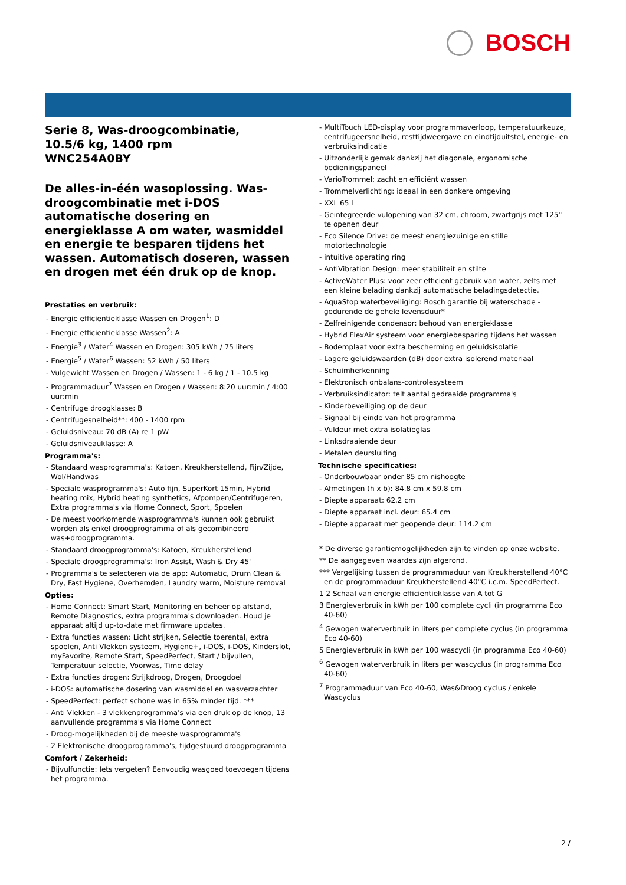BOSCH
Serie 8, Was-droogcombinatie,
10.5/6 kg, 1400 rpm
WNC254A0BY
De alles-in-één wasoplossing. Was-droogcombinatie met i-DOS automatische dosering en energieklasse A om water, wasmiddel en energie te besparen tijdens het wassen. Automatisch doseren, wassen en drogen met één druk op de knop.
Prestaties en verbruik:
- Energie efficiëntieklasse Wassen en Drogen<sup>1</sup>: D
- Energie efficiëntieklasse Wassen<sup>2</sup>: A
- Energie<sup>3</sup> / Water<sup>4</sup> Wassen en Drogen: 305 kWh / 75 liters
- Energie<sup>5</sup> / Water<sup>6</sup> Wassen: 52 kWh / 50 liters
- Vulgewicht Wassen en Drogen / Wassen: 1 - 6 kg / 1 - 10.5 kg
- Programmaduur<sup>7</sup> Wassen en Drogen / Wassen: 8:20 uur:min / 4:00 uur:min
- Centrifuge droogklasse: B
- Centrifugesnelheid**: 400 - 1400 rpm
- Geluidsniveau: 70 dB (A) re 1 pW
- Geluidsniveauklasse: A
Programma's:
- Standaard wasprogramma's: Katoen, Kreukherstellend, Fijn/Zijde, Wol/Handwas
- Speciale wasprogramma's: Auto fijn, SuperKort 15min, Hybrid heating mix, Hybrid heating synthetics, Afpompen/Centrifugeren, Extra programma's via Home Connect, Sport, Spoelen
- De meest voorkomende wasprogramma's kunnen ook gebruikt worden als enkel droogprogramma of als gecombineerd was+droogprogramma.
- Standaard droogprogramma's: Katoen, Kreukherstellend
- Speciale droogprogramma's: Iron Assist, Wash & Dry 45'
- Programma's te selecteren via de app: Automatic, Drum Clean & Dry, Fast Hygiene, Overhemden, Laundry warm, Moisture removal
Opties:
- Home Connect: Smart Start, Monitoring en beheer op afstand, Remote Diagnostics, extra programma's downloaden. Houd je apparaat altijd up-to-date met firmware updates.
- Extra functies wassen: Licht strijken, Selectie toerental, extra spoelen, Anti Vlekken systeem, Hygiëne+, i-DOS, i-DOS, Kinderslot, myFavorite, Remote Start, SpeedPerfect, Start / bijvullen, Temperatuur selectie, Voorwas, Time delay
- Extra functies drogen: Strijkdroog, Drogen, Droogdoel
- i-DOS: automatische dosering van wasmiddel en wasverzachter
- SpeedPerfect: perfect schone was in 65% minder tijd. ***
- Anti Vlekken - 3 vlekkenprogramma's via een druk op de knop, 13 aanvullende programma's via Home Connect
- Droog-mogelijkheden bij de meeste wasprogramma's
- 2 Elektronische droogprogramma's, tijdgestuurd droogprogramma
Comfort / Zekerheid:
- Bijvulfunctie: Iets vergeten? Eenvoudig wasgoed toevoegen tijdens het programma.
- MultiTouch LED-display voor programmaverloop, temperatuurkeuze, centrifugeersnelheid, resttijdweergave en eindtijduitstel, energie- en verbruiksindicatie
- Uitzonderlijk gemak dankzij het diagonale, ergonomische bedieningspaneel
- VarioTrommel: zacht en efficiënt wassen
- Trommelverlichting: ideaal in een donkere omgeving
- XXL 65 l
- Geïntegreerde vulopening van 32 cm, chroom, zwartgrijs met 125° te openen deur
- Eco Silence Drive: de meest energiezuinige en stille motortechnologie
- intuitive operating ring
- AntiVibration Design: meer stabiliteit en stilte
- ActiveWater Plus: voor zeer efficiënt gebruik van water, zelfs met een kleine belading dankzij automatische beladingsdetectie.
- AquaStop waterbeveiliging: Bosch garantie bij waterschade - gedurende de gehele levensduur*
- Zelfreinigende condensor: behoud van energieklasse
- Hybrid FlexAir systeem voor energiebesparing tijdens het wassen
- Bodemplaat voor extra bescherming en geluidsisolatie
- Lagere geluidswaarden (dB) door extra isolerend materiaal
- Schuimherkenning
- Elektronisch onbalans-controlesysteem
- Verbruiksindicator: telt aantal gedraaide programma's
- Kinderbeveiliging op de deur
- Signaal bij einde van het programma
- Vuldeur met extra isolatieglas
- Linksdraaiende deur
- Metalen deursluiting
Technische specificaties:
- Onderbouwbaar onder 85 cm nishoogte
- Afmetingen (h x b): 84.8 cm x 59.8 cm
- Diepte apparaat: 62.2 cm
- Diepte apparaat incl. deur: 65.4 cm
- Diepte apparaat met geopende deur: 114.2 cm
* De diverse garantiemogelijkheden zijn te vinden op onze website.
** De aangegeven waardes zijn afgerond.
*** Vergelijking tussen de programmaduur van Kreukherstellend 40°C en de programmaduur Kreukherstellend 40°C i.c.m. SpeedPerfect.
1 2 Schaal van energie efficiëntieklasse van A tot G
3 Energieverbruik in kWh per 100 complete cycli (in programma Eco 40-60)
<sup>4</sup> Gewogen waterverbruik in liters per complete cyclus (in programma Eco 40-60)
5 Energieverbruik in kWh per 100 wascycli (in programma Eco 40-60)
<sup>6</sup> Gewogen waterverbruik in liters per wascyclus (in programma Eco 40-60)
<sup>7</sup> Programmaduur van Eco 40-60, Was&Droog cyclus / enkele Wascyclus
2 /